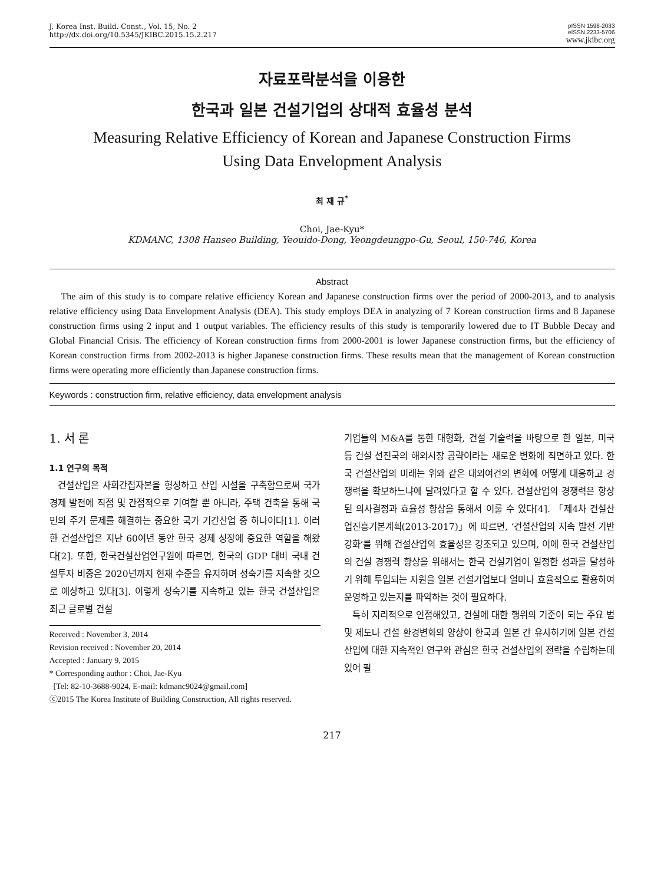J. Korea Inst. Build. Const., Vol. 15, No. 2
http://dx.doi.org/10.5345/JKIBC.2015.15.2.217
pISSN 1598-2033
eISSN 2233-5706
www.jkibc.org
자료포락분석을 이용한
한국과 일본 건설기업의 상대적 효율성 분석
Measuring Relative Efficiency of Korean and Japanese Construction Firms
Using Data Envelopment Analysis
최 재 규<sup>*</sup>
Choi, Jae-Kyu*
KDMANC, 1308 Hanseo Building, Yeouido-Dong, Yeongdeungpo-Gu, Seoul, 150-746, Korea
Abstract
The aim of this study is to compare relative efficiency Korean and Japanese construction firms over the period of 2000-2013, and to analysis relative efficiency using Data Envelopment Analysis (DEA). This study employs DEA in analyzing of 7 Korean construction firms and 8 Japanese construction firms using 2 input and 1 output variables. The efficiency results of this study is temporarily lowered due to IT Bubble Decay and Global Financial Crisis. The efficiency of Korean construction firms from 2000-2001 is lower Japanese construction firms, but the efficiency of Korean construction firms from 2002-2013 is higher Japanese construction firms. These results mean that the management of Korean construction firms were operating more efficiently than Japanese construction firms.
Keywords : construction firm, relative efficiency, data envelopment analysis
1. 서 론
1.1 연구의 목적
건설산업은 사회간접자본을 형성하고 산업 시설을 구축함으로써 국가 경제 발전에 직접 및 간접적으로 기여할 뿐 아니라, 주택 건축을 통해 국민의 주거 문제를 해결하는 중요한 국가 기간산업 중 하나이다[1]. 이러한 건설산업은 지난 60여년 동안 한국 경제 성장에 중요한 역할을 해왔다[2]. 또한, 한국건설산업연구원에 따르면, 한국의 GDP 대비 국내 건설투자 비중은 2020년까지 현재 수준을 유지하며 성숙기를 지속할 것으로 예상하고 있다[3]. 이렇게 성숙기를 지속하고 있는 한국 건설산업은 최근 글로벌 건설
Received : November 3, 2014
Revision received : November 20, 2014
Accepted : January 9, 2015
* Corresponding author : Choi, Jae-Kyu
[Tel: 82-10-3688-9024, E-mail: kdmanc9024@gmail.com]
ⓒ2015 The Korea Institute of Building Construction, All rights reserved.
기업들의 M&A를 통한 대형화, 건설 기술력을 바탕으로 한 일본, 미국 등 건설 선진국의 해외시장 공략이라는 새로운 변화에 직면하고 있다. 한국 건설산업의 미래는 위와 같은 대외여건의 변화에 어떻게 대응하고 경쟁력을 확보하느냐에 달려있다고 할 수 있다. 건설산업의 경쟁력은 향상된 의사결정과 효율성 향상을 통해서 이룰 수 있다[4]. 「제4차 건설산업진흥기본계획(2013-2017)」에 따르면, ‘건설산업의 지속 발전 기반 강화’를 위해 건설산업의 효율성은 강조되고 있으며, 이에 한국 건설산업의 건설 경쟁력 향상을 위해서는 한국 건설기업이 일정한 성과를 달성하기 위해 투입되는 자원을 일본 건설기업보다 얼마나 효율적으로 활용하여 운영하고 있는지를 파악하는 것이 필요하다.
특히 지리적으로 인접해있고, 건설에 대한 행위의 기준이 되는 주요 법 및 제도나 건설 환경변화의 양상이 한국과 일본 간 유사하기에 일본 건설산업에 대한 지속적인 연구와 관심은 한국 건설산업의 전략을 수립하는데 있어 필
217